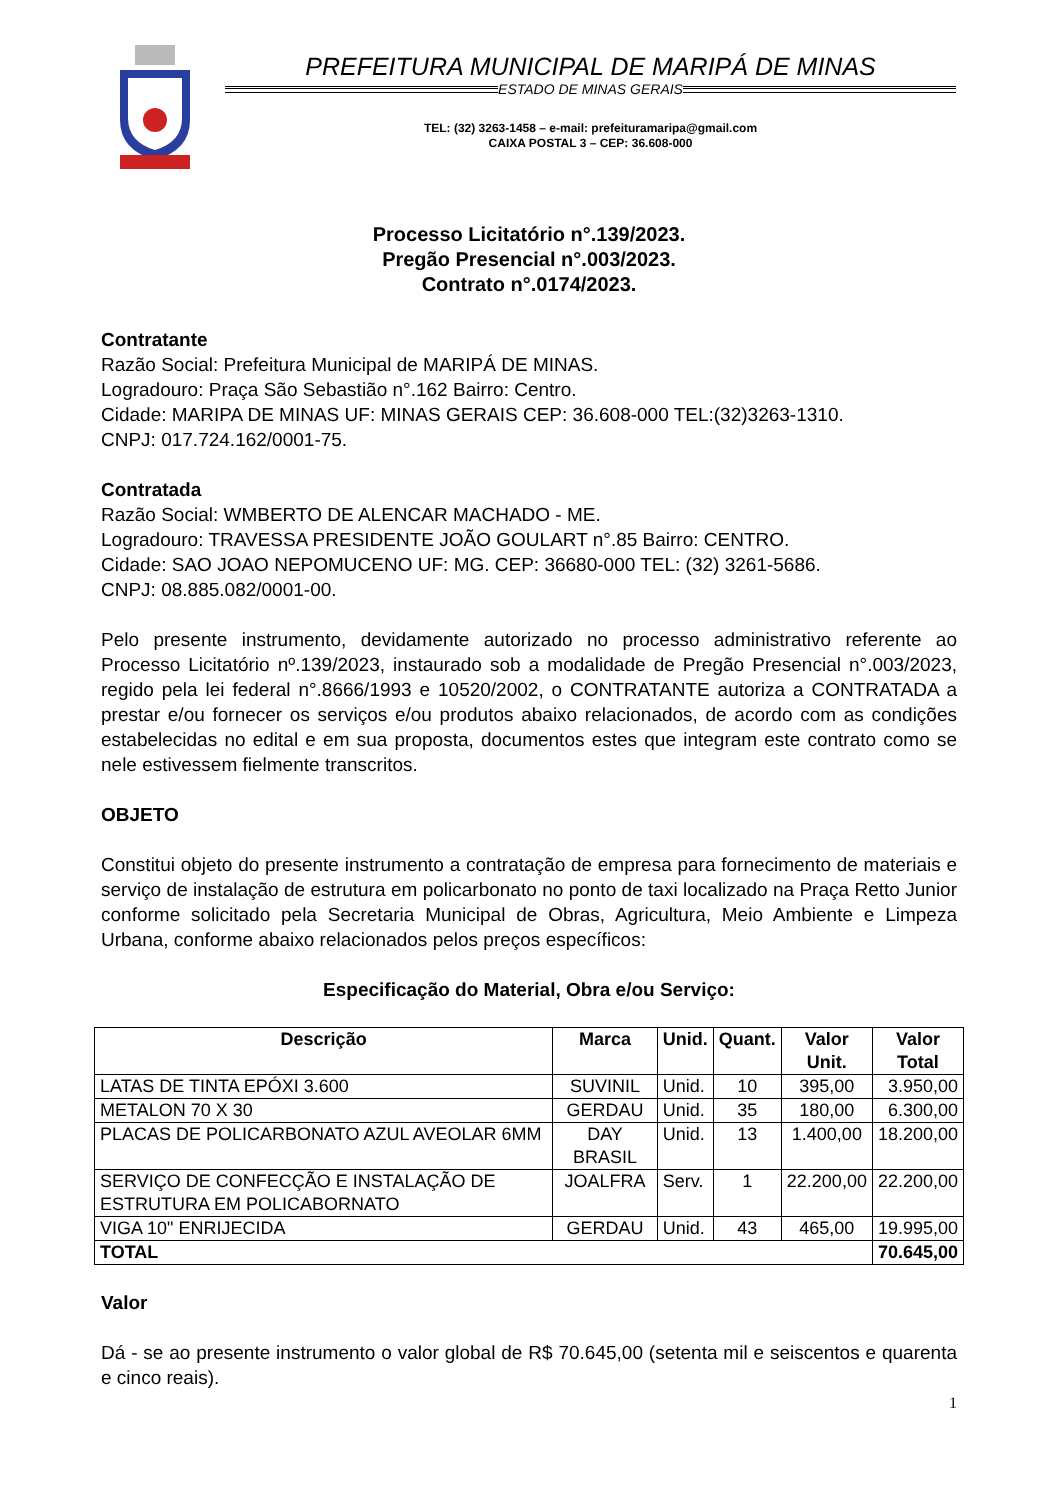PREFEITURA MUNICIPAL DE MARIPÁ DE MINAS
ESTADO DE MINAS GERAIS
TEL: (32) 3263-1458 – e-mail: prefeituramaripa@gmail.com
CAIXA POSTAL 3 – CEP: 36.608-000
Processo Licitatório n°.139/2023.
Pregão Presencial n°.003/2023.
Contrato n°.0174/2023.
Contratante
Razão Social: Prefeitura Municipal de MARIPÁ DE MINAS.
Logradouro: Praça São Sebastião n°.162 Bairro: Centro.
Cidade: MARIPA DE MINAS UF: MINAS GERAIS CEP: 36.608-000 TEL:(32)3263-1310.
CNPJ: 017.724.162/0001-75.
Contratada
Razão Social: WMBERTO DE ALENCAR MACHADO - ME.
Logradouro: TRAVESSA PRESIDENTE JOÃO GOULART n°.85 Bairro: CENTRO.
Cidade: SAO JOAO NEPOMUCENO UF: MG. CEP: 36680-000 TEL: (32) 3261-5686.
CNPJ: 08.885.082/0001-00.
Pelo presente instrumento, devidamente autorizado no processo administrativo referente ao Processo Licitatório nº.139/2023, instaurado sob a modalidade de Pregão Presencial n°.003/2023, regido pela lei federal n°.8666/1993 e 10520/2002, o CONTRATANTE autoriza a CONTRATADA a prestar e/ou fornecer os serviços e/ou produtos abaixo relacionados, de acordo com as condições estabelecidas no edital e em sua proposta, documentos estes que integram este contrato como se nele estivessem fielmente transcritos.
OBJETO
Constitui objeto do presente instrumento a contratação de empresa para fornecimento de materiais e serviço de instalação de estrutura em policarbonato no ponto de taxi localizado na Praça Retto Junior conforme solicitado pela Secretaria Municipal de Obras, Agricultura, Meio Ambiente e Limpeza Urbana, conforme abaixo relacionados pelos preços específicos:
Especificação do Material, Obra e/ou Serviço:
| Descrição | Marca | Unid. | Quant. | Valor Unit. | Valor Total |
| --- | --- | --- | --- | --- | --- |
| LATAS DE TINTA EPÓXI 3.600 | SUVINIL | Unid. | 10 | 395,00 | 3.950,00 |
| METALON 70 X 30 | GERDAU | Unid. | 35 | 180,00 | 6.300,00 |
| PLACAS DE POLICARBONATO AZUL AVEOLAR 6MM | DAY BRASIL | Unid. | 13 | 1.400,00 | 18.200,00 |
| SERVIÇO DE CONFECÇÃO E INSTALAÇÃO DE ESTRUTURA EM POLICABORNATO | JOALFRA | Serv. | 1 | 22.200,00 | 22.200,00 |
| VIGA 10" ENRIJECIDA | GERDAU | Unid. | 43 | 465,00 | 19.995,00 |
| TOTAL | | | | | 70.645,00 |
Valor
Dá - se ao presente instrumento o valor global de R$ 70.645,00 (setenta mil e seiscentos e quarenta e cinco reais).
1